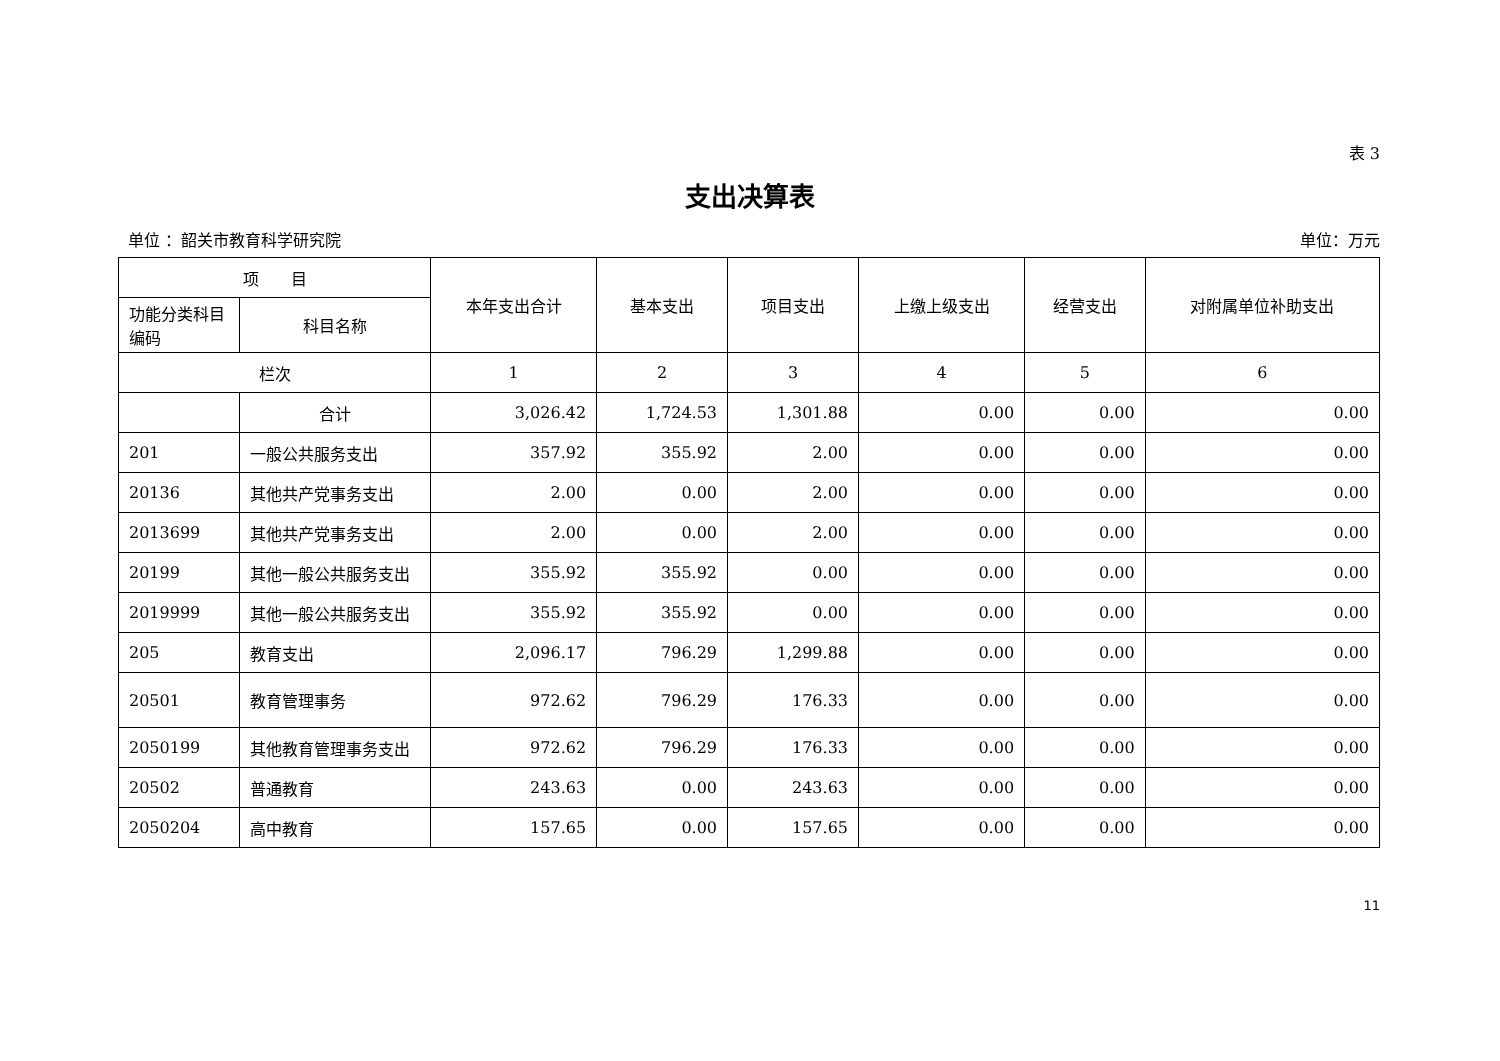表 3
支出决算表
单位 ：韶关市教育科学研究院 单位：万元
| 项 目 | | 本年支出合计 | 基本支出 | 项目支出 | 上缴上级支出 | 经营支出 | 对附属单位补助支出 |
| --- | --- | --- | --- | --- | --- | --- | --- |
| 功能分类科目编码 | 科目名称 | | | | | | |
| 栏次 | | 1 | 2 | 3 | 4 | 5 | 6 |
| | 合计 | 3,026.42 | 1,724.53 | 1,301.88 | 0.00 | 0.00 | 0.00 |
| 201 | 一般公共服务支出 | 357.92 | 355.92 | 2.00 | 0.00 | 0.00 | 0.00 |
| 20136 | 其他共产党事务支出 | 2.00 | 0.00 | 2.00 | 0.00 | 0.00 | 0.00 |
| 2013699 | 其他共产党事务支出 | 2.00 | 0.00 | 2.00 | 0.00 | 0.00 | 0.00 |
| 20199 | 其他一般公共服务支出 | 355.92 | 355.92 | 0.00 | 0.00 | 0.00 | 0.00 |
| 2019999 | 其他一般公共服务支出 | 355.92 | 355.92 | 0.00 | 0.00 | 0.00 | 0.00 |
| 205 | 教育支出 | 2,096.17 | 796.29 | 1,299.88 | 0.00 | 0.00 | 0.00 |
| 20501 | 教育管理事务 | 972.62 | 796.29 | 176.33 | 0.00 | 0.00 | 0.00 |
| 2050199 | 其他教育管理事务支出 | 972.62 | 796.29 | 176.33 | 0.00 | 0.00 | 0.00 |
| 20502 | 普通教育 | 243.63 | 0.00 | 243.63 | 0.00 | 0.00 | 0.00 |
| 2050204 | 高中教育 | 157.65 | 0.00 | 157.65 | 0.00 | 0.00 | 0.00 |
11